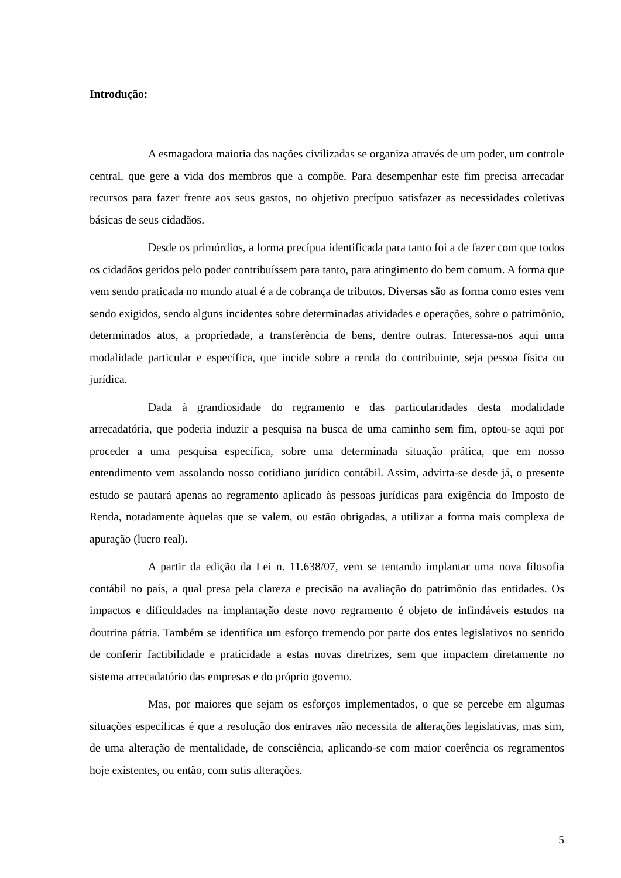Introdução:
A esmagadora maioria das nações civilizadas se organiza através de um poder, um controle central, que gere a vida dos membros que a compõe. Para desempenhar este fim precisa arrecadar recursos para fazer frente aos seus gastos, no objetivo precípuo satisfazer as necessidades coletivas básicas de seus cidadãos.
Desde os primórdios, a forma precípua identificada para tanto foi a de fazer com que todos os cidadãos geridos pelo poder contribuíssem para tanto, para atingimento do bem comum. A forma que vem sendo praticada no mundo atual é a de cobrança de tributos. Diversas são as forma como estes vem sendo exigidos, sendo alguns incidentes sobre determinadas atividades e operações, sobre o patrimônio, determinados atos, a propriedade, a transferência de bens, dentre outras. Interessa-nos aqui uma modalidade particular e específica, que incide sobre a renda do contribuinte, seja pessoa física ou jurídica.
Dada à grandiosidade do regramento e das particularidades desta modalidade arrecadatória, que poderia induzir a pesquisa na busca de uma caminho sem fim, optou-se aqui por proceder a uma pesquisa específica, sobre uma determinada situação prática, que em nosso entendimento vem assolando nosso cotidiano jurídico contábil. Assim, advirta-se desde já, o presente estudo se pautará apenas ao regramento aplicado às pessoas jurídicas para exigência do Imposto de Renda, notadamente àquelas que se valem, ou estão obrigadas, a utilizar a forma mais complexa de apuração (lucro real).
A partir da edição da Lei n. 11.638/07, vem se tentando implantar uma nova filosofia contábil no país, a qual presa pela clareza e precisão na avaliação do patrimônio das entidades. Os impactos e dificuldades na implantação deste novo regramento é objeto de infindáveis estudos na doutrina pátria. Também se identifica um esforço tremendo por parte dos entes legislativos no sentido de conferir factibilidade e praticidade a estas novas diretrizes, sem que impactem diretamente no sistema arrecadatório das empresas e do próprio governo.
Mas, por maiores que sejam os esforços implementados, o que se percebe em algumas situações específicas é que a resolução dos entraves não necessita de alterações legislativas, mas sim, de uma alteração de mentalidade, de consciência, aplicando-se com maior coerência os regramentos hoje existentes, ou então, com sutis alterações.
5